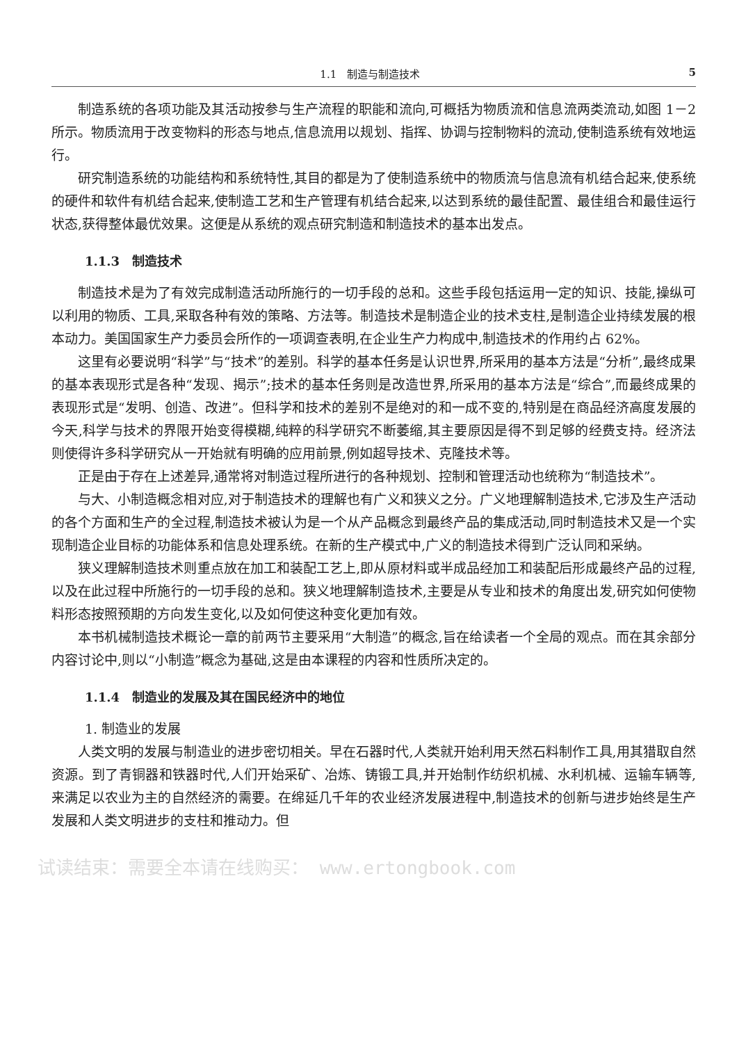1.1　制造与制造技术 5
制造系统的各项功能及其活动按参与生产流程的职能和流向,可概括为物质流和信息流两类流动,如图 1－2 所示。物质流用于改变物料的形态与地点,信息流用以规划、指挥、协调与控制物料的流动,使制造系统有效地运行。
研究制造系统的功能结构和系统特性,其目的都是为了使制造系统中的物质流与信息流有机结合起来,使系统的硬件和软件有机结合起来,使制造工艺和生产管理有机结合起来,以达到系统的最佳配置、最佳组合和最佳运行状态,获得整体最优效果。这便是从系统的观点研究制造和制造技术的基本出发点。
1.1.3　制造技术
制造技术是为了有效完成制造活动所施行的一切手段的总和。这些手段包括运用一定的知识、技能,操纵可以利用的物质、工具,采取各种有效的策略、方法等。制造技术是制造企业的技术支柱,是制造企业持续发展的根本动力。美国国家生产力委员会所作的一项调查表明,在企业生产力构成中,制造技术的作用约占 62%。
这里有必要说明“科学”与“技术”的差别。科学的基本任务是认识世界,所采用的基本方法是“分析”,最终成果的基本表现形式是各种“发现、揭示”;技术的基本任务则是改造世界,所采用的基本方法是“综合”,而最终成果的表现形式是“发明、创造、改进”。但科学和技术的差别不是绝对的和一成不变的,特别是在商品经济高度发展的今天,科学与技术的界限开始变得模糊,纯粹的科学研究不断萎缩,其主要原因是得不到足够的经费支持。经济法则使得许多科学研究从一开始就有明确的应用前景,例如超导技术、克隆技术等。
正是由于存在上述差异,通常将对制造过程所进行的各种规划、控制和管理活动也统称为“制造技术”。
与大、小制造概念相对应,对于制造技术的理解也有广义和狭义之分。广义地理解制造技术,它涉及生产活动的各个方面和生产的全过程,制造技术被认为是一个从产品概念到最终产品的集成活动,同时制造技术又是一个实现制造企业目标的功能体系和信息处理系统。在新的生产模式中,广义的制造技术得到广泛认同和采纳。
狭义理解制造技术则重点放在加工和装配工艺上,即从原材料或半成品经加工和装配后形成最终产品的过程,以及在此过程中所施行的一切手段的总和。狭义地理解制造技术,主要是从专业和技术的角度出发,研究如何使物料形态按照预期的方向发生变化,以及如何使这种变化更加有效。
本书机械制造技术概论一章的前两节主要采用“大制造”的概念,旨在给读者一个全局的观点。而在其余部分内容讨论中,则以“小制造”概念为基础,这是由本课程的内容和性质所决定的。
1.1.4　制造业的发展及其在国民经济中的地位
1. 制造业的发展
人类文明的发展与制造业的进步密切相关。早在石器时代,人类就开始利用天然石料制作工具,用其猎取自然资源。到了青铜器和铁器时代,人们开始采矿、冶炼、铸锻工具,并开始制作纺织机械、水利机械、运输车辆等,来满足以农业为主的自然经济的需要。在绵延几千年的农业经济发展进程中,制造技术的创新与进步始终是生产发展和人类文明进步的支柱和推动力。但
试读结束：需要全本请在线购买： www.ertongbook.com